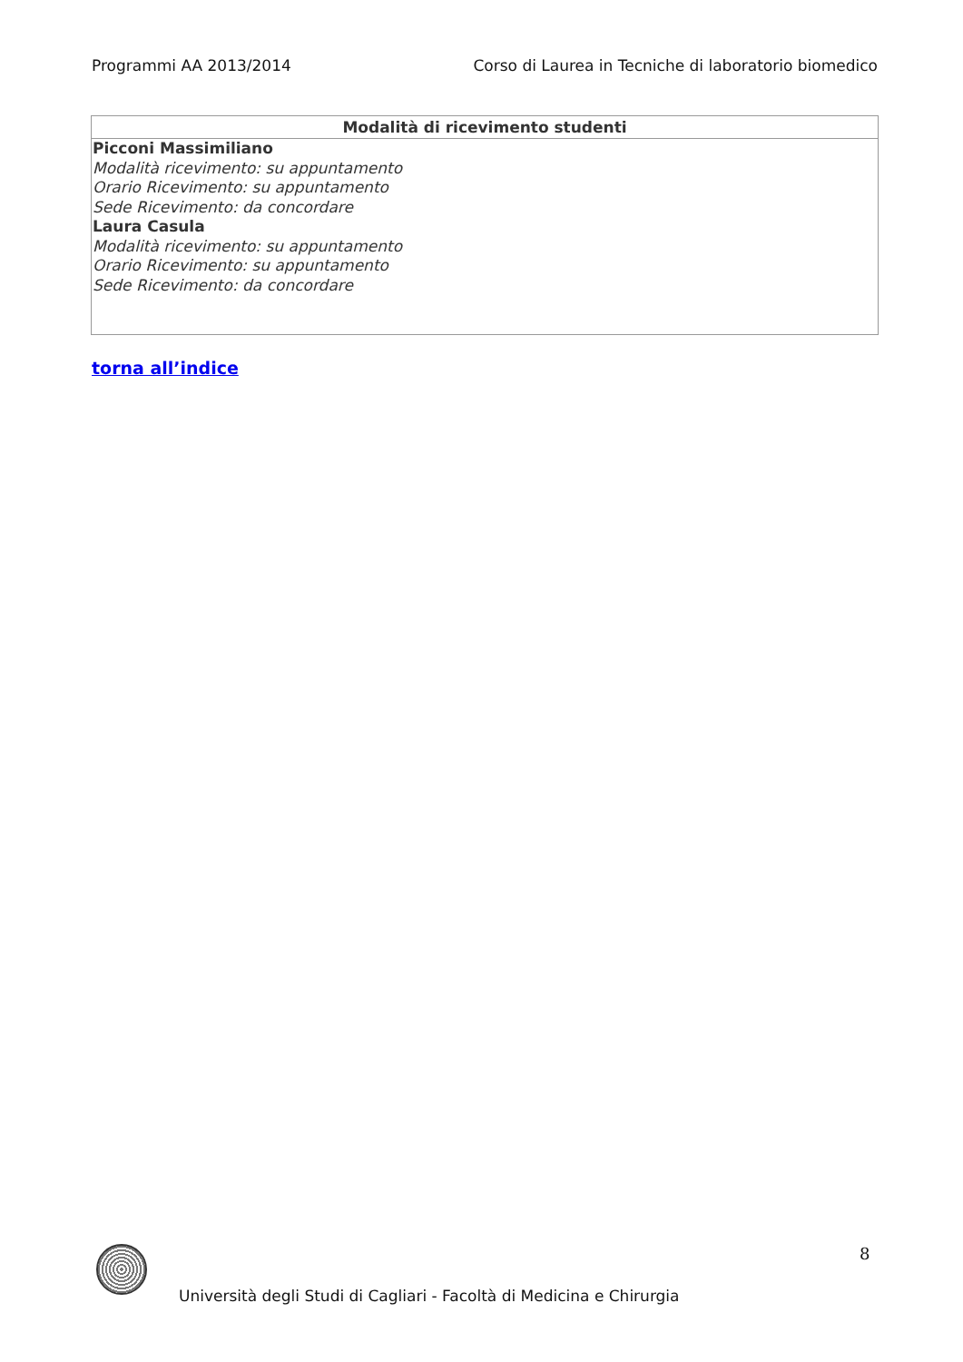Programmi AA 2013/2014 Corso di Laurea in Tecniche di laboratorio biomedico
| Modalità di ricevimento studenti |
| --- |
| Picconi Massimiliano Modalità ricevimento: su appuntamento Orario Ricevimento: su appuntamento Sede Ricevimento: da concordare Laura Casula Modalità ricevimento: su appuntamento Orario Ricevimento: su appuntamento Sede Ricevimento: da concordare |
torna all’indice
8
Università degli Studi di Cagliari - Facoltà di Medicina e Chirurgia